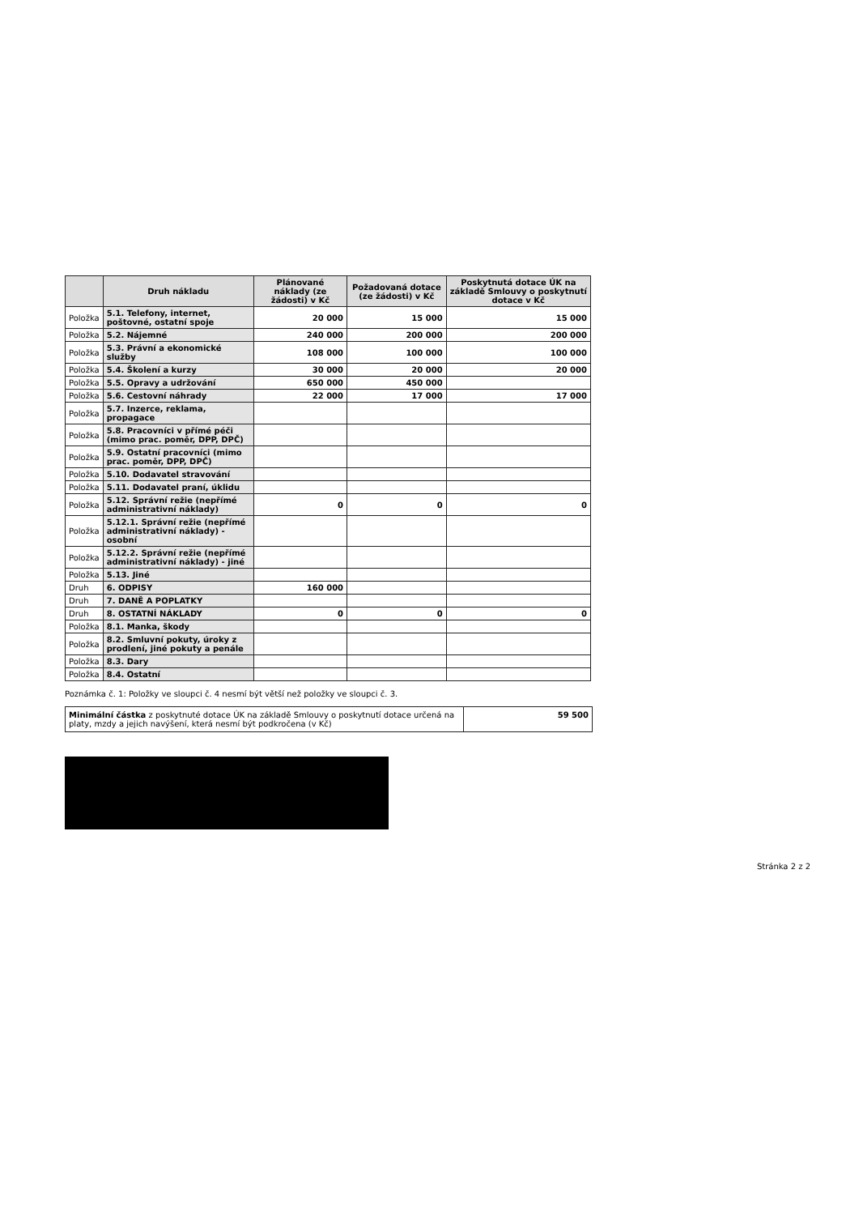| | Druh nákladu | Plánované náklady (ze žádosti) v Kč | Požadovaná dotace (ze žádosti) v Kč | Poskytnutá dotace ÚK na základě Smlouvy o poskytnutí dotace v Kč |
| --- | --- | --- | --- | --- |
| Položka | 5.1. Telefony, internet, poštovné, ostatní spoje | 20 000 | 15 000 | 15 000 |
| Položka | 5.2. Nájemné | 240 000 | 200 000 | 200 000 |
| Položka | 5.3. Právní a ekonomické služby | 108 000 | 100 000 | 100 000 |
| Položka | 5.4. Školení a kurzy | 30 000 | 20 000 | 20 000 |
| Položka | 5.5. Opravy a udržování | 650 000 | 450 000 | |
| Položka | 5.6. Cestovní náhrady | 22 000 | 17 000 | 17 000 |
| Položka | 5.7. Inzerce, reklama, propagace | | | |
| Položka | 5.8. Pracovníci v přímé péči (mimo prac. poměr, DPP, DPČ) | | | |
| Položka | 5.9. Ostatní pracovníci (mimo prac. poměr, DPP, DPČ) | | | |
| Položka | 5.10. Dodavatel stravování | | | |
| Položka | 5.11. Dodavatel praní, úklidu | | | |
| Položka | 5.12. Správní režie (nepřímé administrativní náklady) | 0 | 0 | 0 |
| Položka | 5.12.1. Správní režie (nepřímé administrativní náklady) - osobní | | | |
| Položka | 5.12.2. Správní režie (nepřímé administrativní náklady) - jiné | | | |
| Položka | 5.13. Jiné | | | |
| Druh | 6. ODPISY | 160 000 | | |
| Druh | 7. DANĚ A POPLATKY | | | |
| Druh | 8. OSTATNÍ NÁKLADY | 0 | 0 | 0 |
| Položka | 8.1. Manka, škody | | | |
| Položka | 8.2. Smluvní pokuty, úroky z prodlení, jiné pokuty a penále | | | |
| Položka | 8.3. Dary | | | |
| Položka | 8.4. Ostatní | | | |
Poznámka č. 1: Položky ve sloupci č. 4 nesmí být větší než položky ve sloupci č. 3.
Minimální částka z poskytnuté dotace ÚK na základě Smlouvy o poskytnutí dotace určená na platy, mzdy a jejich navýšení, která nesmí být podkročena (v Kč)
59 500
Stránka 2 z 2